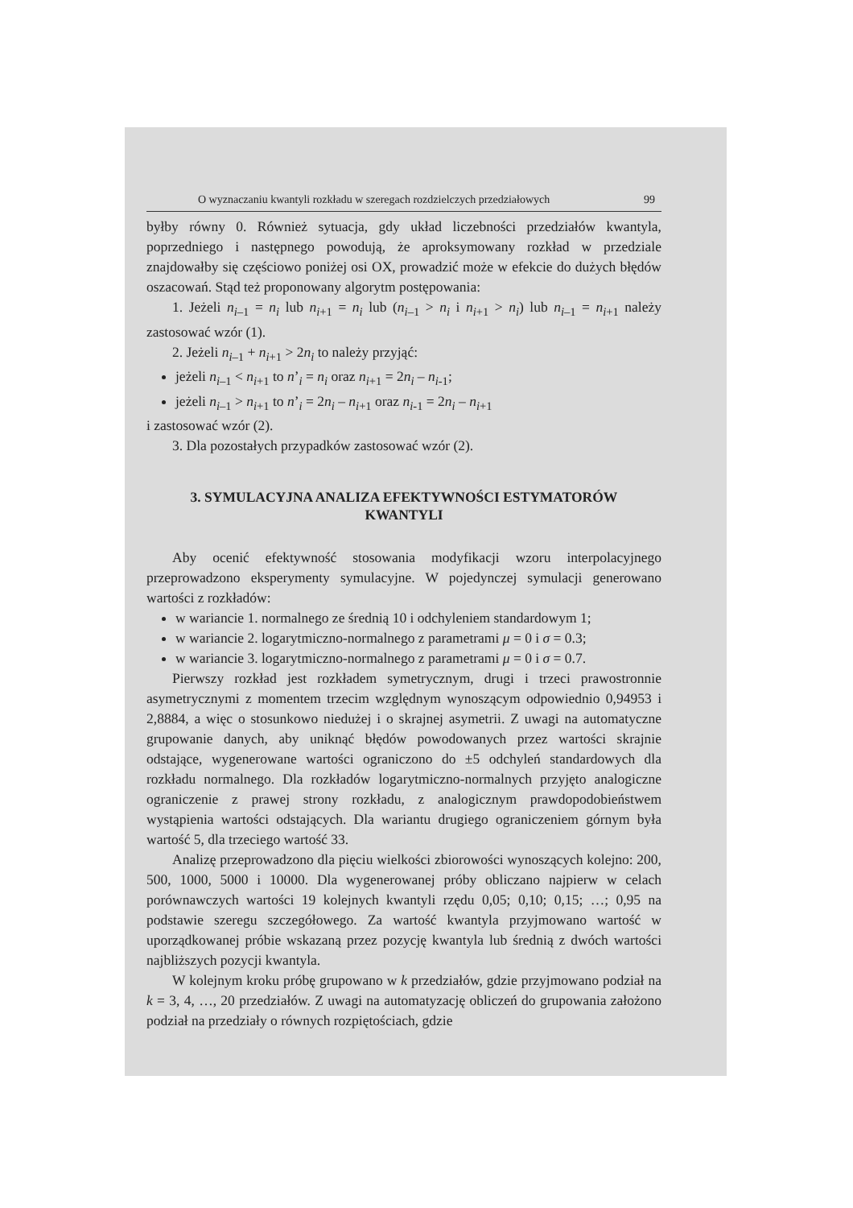O wyznaczaniu kwantyli rozkładu w szeregach rozdzielczych przedziałowych 99
byłby równy 0. Również sytuacja, gdy układ liczebności przedziałów kwantyla, poprzedniego i następnego powodują, że aproksymowany rozkład w przedziale znajdowałby się częściowo poniżej osi OX, prowadzić może w efekcie do dużych błędów oszacowań. Stąd też proponowany algorytm postępowania:
1. Jeżeli n<sub>i–1</sub> = n<sub>i</sub> lub n<sub>i+1</sub> = n<sub>i</sub> lub (n<sub>i–1</sub> > n<sub>i</sub> i n<sub>i+1</sub> > n<sub>i</sub>) lub n<sub>i–1</sub> = n<sub>i+1</sub> należy zastosować wzór (1).
2. Jeżeli n<sub>i–1</sub> + n<sub>i+1</sub> > 2n<sub>i</sub> to należy przyjąć:
jeżeli n<sub>i–1</sub> < n<sub>i+1</sub> to n’<sub>i</sub> = n<sub>i</sub> oraz n<sub>i+1</sub> = 2n<sub>i</sub> – n<sub>i-1</sub>;
jeżeli n<sub>i–1</sub> > n<sub>i+1</sub> to n’<sub>i</sub> = 2n<sub>i</sub> – n<sub>i+1</sub> oraz n<sub>i-1</sub> = 2n<sub>i</sub> – n<sub>i+1</sub>
i zastosować wzór (2).
3. Dla pozostałych przypadków zastosować wzór (2).
3. SYMULACYJNA ANALIZA EFEKTYWNOŚCI ESTYMATORÓW
KWANTYLI
Aby ocenić efektywność stosowania modyfikacji wzoru interpolacyjnego przeprowadzono eksperymenty symulacyjne. W pojedynczej symulacji generowano wartości z rozkładów:
w wariancie 1. normalnego ze średnią 10 i odchyleniem standardowym 1;
w wariancie 2. logarytmiczno-normalnego z parametrami μ = 0 i σ = 0.3;
w wariancie 3. logarytmiczno-normalnego z parametrami μ = 0 i σ = 0.7.
Pierwszy rozkład jest rozkładem symetrycznym, drugi i trzeci prawostronnie asymetrycznymi z momentem trzecim względnym wynoszącym odpowiednio 0,94953 i 2,8884, a więc o stosunkowo niedużej i o skrajnej asymetrii. Z uwagi na automatyczne grupowanie danych, aby uniknąć błędów powodowanych przez wartości skrajnie odstające, wygenerowane wartości ograniczono do ±5 odchyleń standardowych dla rozkładu normalnego. Dla rozkładów logarytmiczno-normalnych przyjęto analogiczne ograniczenie z prawej strony rozkładu, z analogicznym prawdopodobieństwem wystąpienia wartości odstających. Dla wariantu drugiego ograniczeniem górnym była wartość 5, dla trzeciego wartość 33.
Analizę przeprowadzono dla pięciu wielkości zbiorowości wynoszących kolejno: 200, 500, 1000, 5000 i 10000. Dla wygenerowanej próby obliczano najpierw w celach porównawczych wartości 19 kolejnych kwantyli rzędu 0,05; 0,10; 0,15; …; 0,95 na podstawie szeregu szczegółowego. Za wartość kwantyla przyjmowano wartość w uporządkowanej próbie wskazaną przez pozycję kwantyla lub średnią z dwóch wartości najbliższych pozycji kwantyla.
W kolejnym kroku próbę grupowano w k przedziałów, gdzie przyjmowano podział na k = 3, 4, …, 20 przedziałów. Z uwagi na automatyzację obliczeń do grupowania założono podział na przedziały o równych rozpiętościach, gdzie